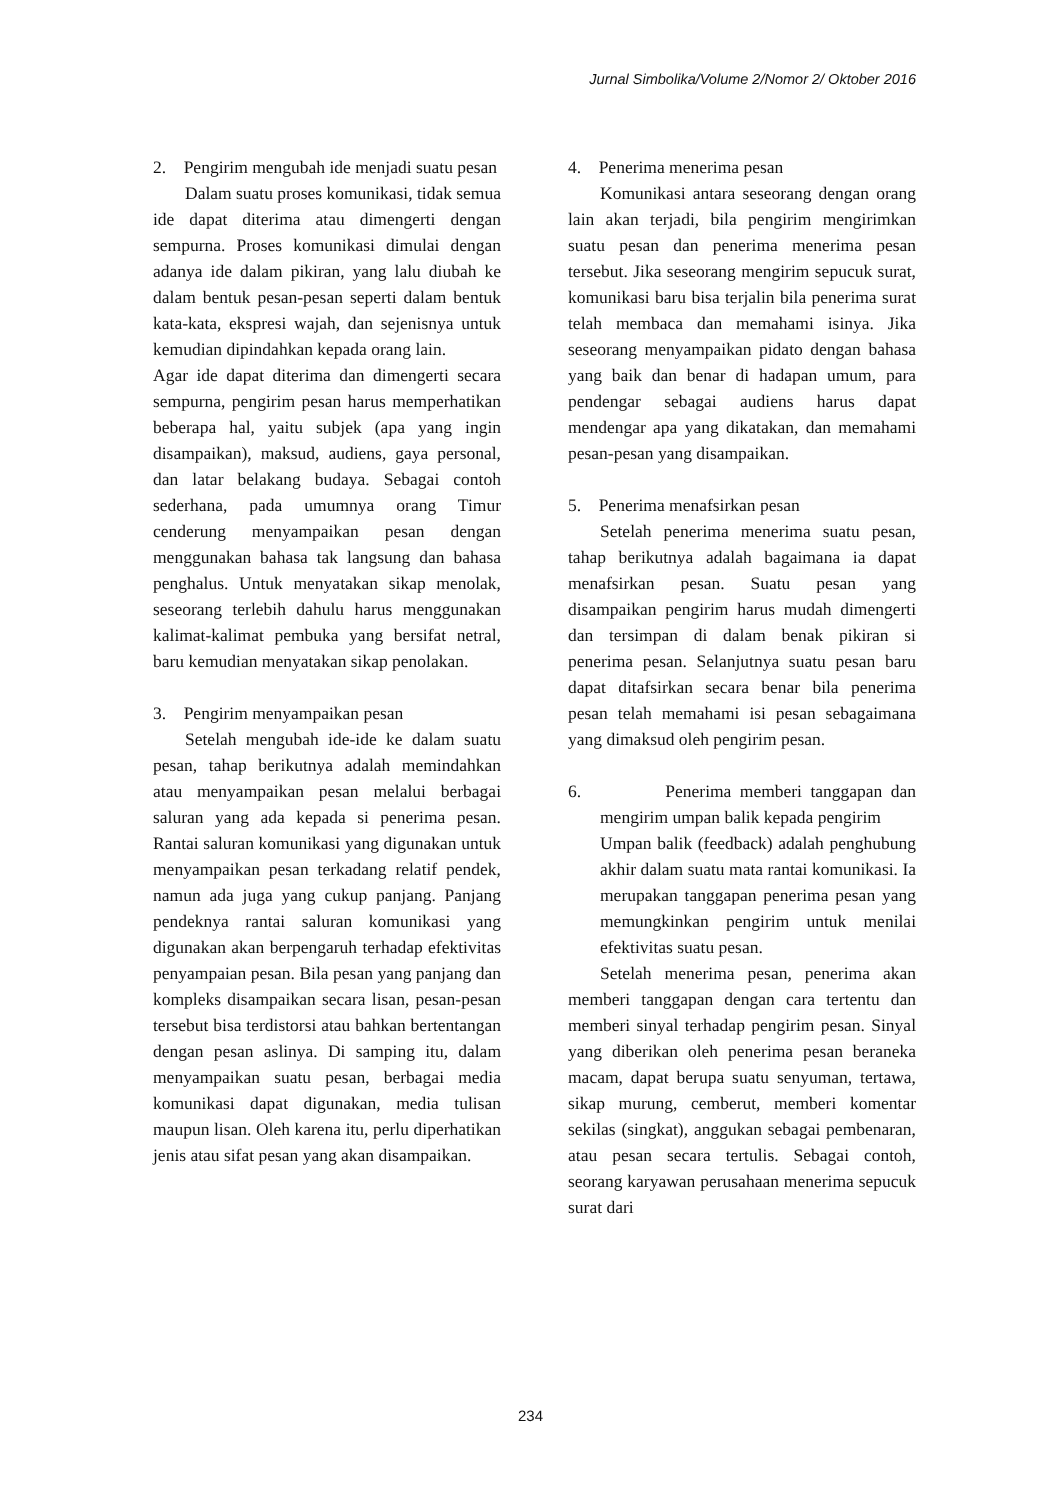Jurnal Simbolika/Volume 2/Nomor 2/ Oktober 2016
2. Pengirim mengubah ide menjadi suatu pesan
Dalam suatu proses komunikasi, tidak semua ide dapat diterima atau dimengerti dengan sempurna. Proses komunikasi dimulai dengan adanya ide dalam pikiran, yang lalu diubah ke dalam bentuk pesan-pesan seperti dalam bentuk kata-kata, ekspresi wajah, dan sejenisnya untuk kemudian dipindahkan kepada orang lain.
Agar ide dapat diterima dan dimengerti secara sempurna, pengirim pesan harus memperhatikan beberapa hal, yaitu subjek (apa yang ingin disampaikan), maksud, audiens, gaya personal, dan latar belakang budaya. Sebagai contoh sederhana, pada umumnya orang Timur cenderung menyampaikan pesan dengan menggunakan bahasa tak langsung dan bahasa penghalus. Untuk menyatakan sikap menolak, seseorang terlebih dahulu harus menggunakan kalimat-kalimat pembuka yang bersifat netral, baru kemudian menyatakan sikap penolakan.
3. Pengirim menyampaikan pesan
Setelah mengubah ide-ide ke dalam suatu pesan, tahap berikutnya adalah memindahkan atau menyampaikan pesan melalui berbagai saluran yang ada kepada si penerima pesan. Rantai saluran komunikasi yang digunakan untuk menyampaikan pesan terkadang relatif pendek, namun ada juga yang cukup panjang. Panjang pendeknya rantai saluran komunikasi yang digunakan akan berpengaruh terhadap efektivitas penyampaian pesan. Bila pesan yang panjang dan kompleks disampaikan secara lisan, pesan-pesan tersebut bisa terdistorsi atau bahkan bertentangan dengan pesan aslinya. Di samping itu, dalam menyampaikan suatu pesan, berbagai media komunikasi dapat digunakan, media tulisan maupun lisan. Oleh karena itu, perlu diperhatikan jenis atau sifat pesan yang akan disampaikan.
4. Penerima menerima pesan
Komunikasi antara seseorang dengan orang lain akan terjadi, bila pengirim mengirimkan suatu pesan dan penerima menerima pesan tersebut. Jika seseorang mengirim sepucuk surat, komunikasi baru bisa terjalin bila penerima surat telah membaca dan memahami isinya. Jika seseorang menyampaikan pidato dengan bahasa yang baik dan benar di hadapan umum, para pendengar sebagai audiens harus dapat mendengar apa yang dikatakan, dan memahami pesan-pesan yang disampaikan.
5. Penerima menafsirkan pesan
Setelah penerima menerima suatu pesan, tahap berikutnya adalah bagaimana ia dapat menafsirkan pesan. Suatu pesan yang disampaikan pengirim harus mudah dimengerti dan tersimpan di dalam benak pikiran si penerima pesan. Selanjutnya suatu pesan baru dapat ditafsirkan secara benar bila penerima pesan telah memahami isi pesan sebagaimana yang dimaksud oleh pengirim pesan.
6. Penerima memberi tanggapan dan mengirim umpan balik kepada pengirim
Umpan balik (feedback) adalah penghubung akhir dalam suatu mata rantai komunikasi. Ia merupakan tanggapan penerima pesan yang memungkinkan pengirim untuk menilai efektivitas suatu pesan.
Setelah menerima pesan, penerima akan memberi tanggapan dengan cara tertentu dan memberi sinyal terhadap pengirim pesan. Sinyal yang diberikan oleh penerima pesan beraneka macam, dapat berupa suatu senyuman, tertawa, sikap murung, cemberut, memberi komentar sekilas (singkat), anggukan sebagai pembenaran, atau pesan secara tertulis. Sebagai contoh, seorang karyawan perusahaan menerima sepucuk surat dari
234